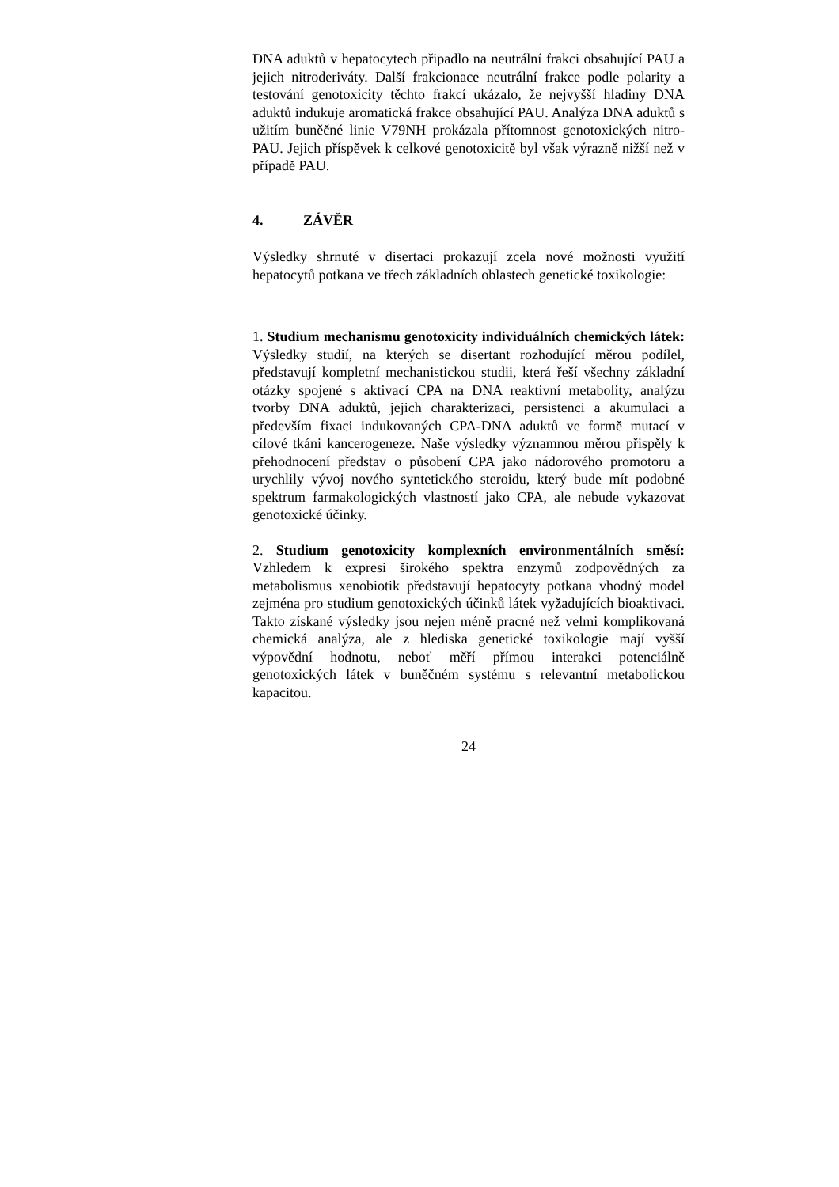DNA aduktů v hepatocytech připadlo na neutrální frakci obsahující PAU a jejich nitroderiváty. Další frakcionace neutrální frakce podle polarity a testování genotoxicity těchto frakcí ukázalo, že nejvyšší hladiny DNA aduktů indukuje aromatická frakce obsahující PAU. Analýza DNA aduktů s užitím buněčné linie V79NH prokázala přítomnost genotoxických nitro-PAU. Jejich příspěvek k celkové genotoxicitě byl však výrazně nižší než v případě PAU.
4. ZÁVĚR
Výsledky shrnuté v disertaci prokazují zcela nové možnosti využití hepatocytů potkana ve třech základních oblastech genetické toxikologie:
1. Studium mechanismu genotoxicity individuálních chemických látek: Výsledky studií, na kterých se disertant rozhodující měrou podílel, představují kompletní mechanistickou studii, která řeší všechny základní otázky spojené s aktivací CPA na DNA reaktivní metabolity, analýzu tvorby DNA aduktů, jejich charakterizaci, persistenci a akumulaci a především fixaci indukovaných CPA-DNA aduktů ve formě mutací v cílové tkáni kancerogeneze. Naše výsledky významnou měrou přispěly k přehodnocení představ o působení CPA jako nádorového promotoru a urychlily vývoj nového syntetického steroidu, který bude mít podobné spektrum farmakologických vlastností jako CPA, ale nebude vykazovat genotoxické účinky.
2. Studium genotoxicity komplexních environmentálních směsí: Vzhledem k expresi širokého spektra enzymů zodpovědných za metabolismus xenobiotik představují hepatocyty potkana vhodný model zejména pro studium genotoxických účinků látek vyžadujících bioaktivaci. Takto získané výsledky jsou nejen méně pracné než velmi komplikovaná chemická analýza, ale z hlediska genetické toxikologie mají vyšší výpovědní hodnotu, neboť měří přímou interakci potenciálně genotoxických látek v buněčném systému s relevantní metabolickou kapacitou.
24